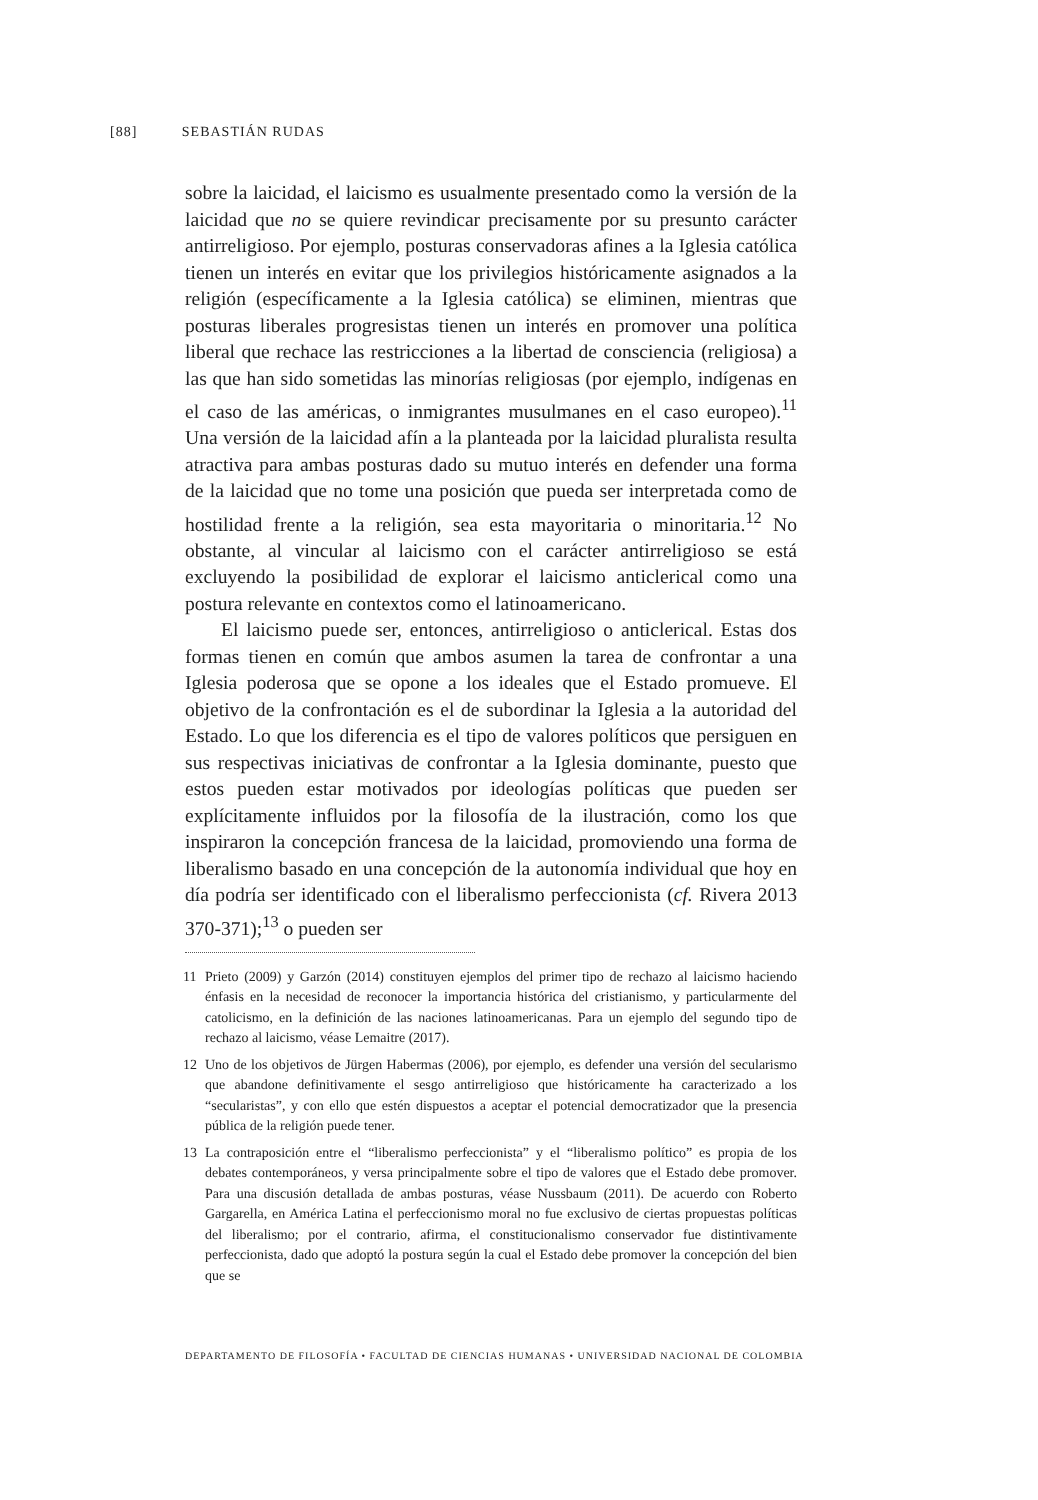[88] SEBASTIÁN RUDAS
sobre la laicidad, el laicismo es usualmente presentado como la versión de la laicidad que no se quiere revindicar precisamente por su presunto carácter antirreligioso. Por ejemplo, posturas conservadoras afines a la Iglesia católica tienen un interés en evitar que los privilegios históricamente asignados a la religión (específicamente a la Iglesia católica) se eliminen, mientras que posturas liberales progresistas tienen un interés en promover una política liberal que rechace las restricciones a la libertad de consciencia (religiosa) a las que han sido sometidas las minorías religiosas (por ejemplo, indígenas en el caso de las américas, o inmigrantes musulmanes en el caso europeo).<sup>11</sup> Una versión de la laicidad afín a la planteada por la laicidad pluralista resulta atractiva para ambas posturas dado su mutuo interés en defender una forma de la laicidad que no tome una posición que pueda ser interpretada como de hostilidad frente a la religión, sea esta mayoritaria o minoritaria.<sup>12</sup> No obstante, al vincular al laicismo con el carácter antirreligioso se está excluyendo la posibilidad de explorar el laicismo anticlerical como una postura relevante en contextos como el latinoamericano.
El laicismo puede ser, entonces, antirreligioso o anticlerical. Estas dos formas tienen en común que ambos asumen la tarea de confrontar a una Iglesia poderosa que se opone a los ideales que el Estado promueve. El objetivo de la confrontación es el de subordinar la Iglesia a la autoridad del Estado. Lo que los diferencia es el tipo de valores políticos que persiguen en sus respectivas iniciativas de confrontar a la Iglesia dominante, puesto que estos pueden estar motivados por ideologías políticas que pueden ser explícitamente influidos por la filosofía de la ilustración, como los que inspiraron la concepción francesa de la laicidad, promoviendo una forma de liberalismo basado en una concepción de la autonomía individual que hoy en día podría ser identificado con el liberalismo perfeccionista (cf. Rivera 2013 370-371);<sup>13</sup> o pueden ser
11 Prieto (2009) y Garzón (2014) constituyen ejemplos del primer tipo de rechazo al laicismo haciendo énfasis en la necesidad de reconocer la importancia histórica del cristianismo, y particularmente del catolicismo, en la definición de las naciones latinoamericanas. Para un ejemplo del segundo tipo de rechazo al laicismo, véase Lemaitre (2017).
12 Uno de los objetivos de Jürgen Habermas (2006), por ejemplo, es defender una versión del secularismo que abandone definitivamente el sesgo antirreligioso que históricamente ha caracterizado a los “secularistas”, y con ello que estén dispuestos a aceptar el potencial democratizador que la presencia pública de la religión puede tener.
13 La contraposición entre el “liberalismo perfeccionista” y el “liberalismo político” es propia de los debates contemporáneos, y versa principalmente sobre el tipo de valores que el Estado debe promover. Para una discusión detallada de ambas posturas, véase Nussbaum (2011). De acuerdo con Roberto Gargarella, en América Latina el perfeccionismo moral no fue exclusivo de ciertas propuestas políticas del liberalismo; por el contrario, afirma, el constitucionalismo conservador fue distintivamente perfeccionista, dado que adoptó la postura según la cual el Estado debe promover la concepción del bien que se
DEPARTAMENTO DE FILOSOFÍA • FACULTAD DE CIENCIAS HUMANAS • UNIVERSIDAD NACIONAL DE COLOMBIA